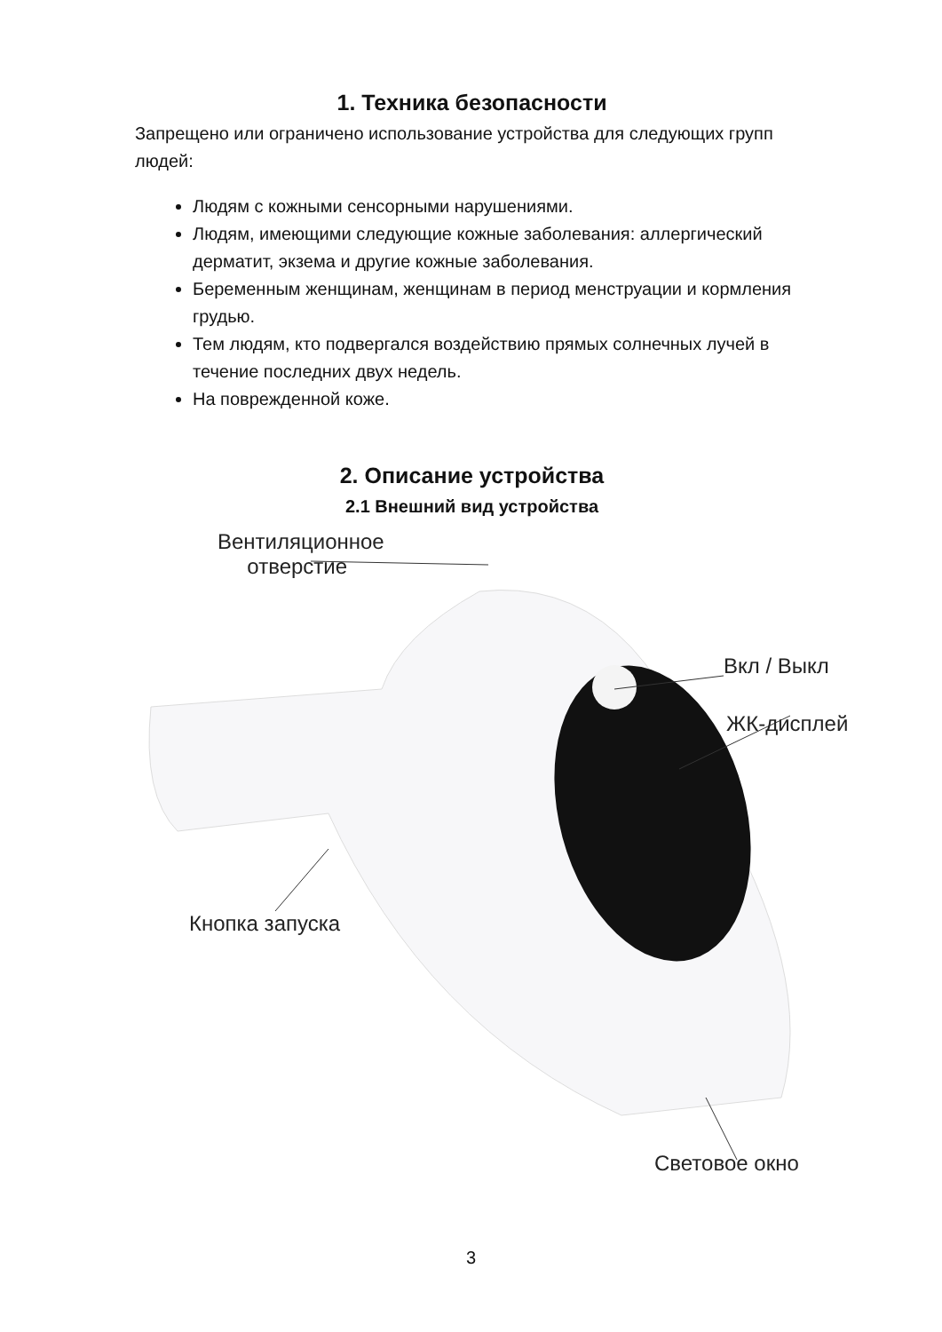1. Техника безопасности
Запрещено или ограничено использование устройства для следующих групп людей:
Людям с кожными сенсорными нарушениями.
Людям, имеющими следующие кожные заболевания: аллергический дерматит, экзема и другие кожные заболевания.
Беременным женщинам, женщинам в период менструации и кормления грудью.
Тем людям, кто подвергался воздействию прямых солнечных лучей в течение последних двух недель.
На поврежденной коже.
2. Описание устройства
2.1 Внешний вид устройства
Вентиляционное
отверстие
Вкл / Выкл
ЖК-дисплей
Кнопка запуска
Световое окно
3